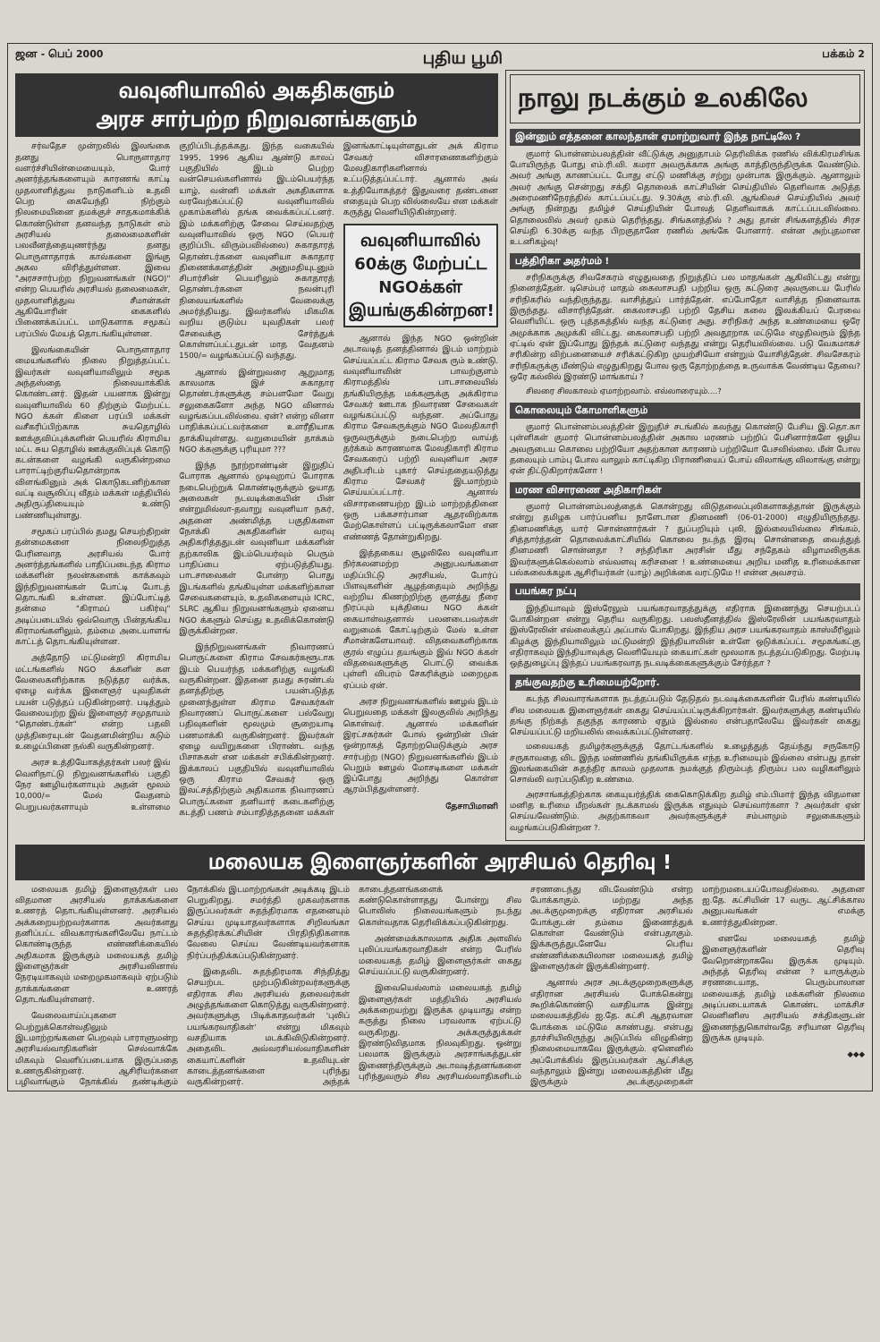ஜன - பெப் 2000 புதிய பூமி பக்கம் 2
வவுனியாவில் அகதிகளும்
அரச சார்பற்ற நிறுவனங்களும்
சர்வதேச முன்றலில் இலங்கை தனது பொருளாதார வளர்ச்சியின்மையையும், போர் அனர்த்தங்களையும் காரணங் காட்டி முதலாளித்துவ நாடுகளிடம் உதவி பெற கையேந்தி நிற்கும் நிலமையினை தமக்குச் சாதகமாக்கிக் கொண்டுள்ள தனவந்த நாடுகள் எம் அரசியல் தலைமைகளின் பலவீனத்தையுணர்ந்து தனது பொருளாதாரக் கால்களை இங்கு அகல விரித்துள்ளன. இவை "அரசசார்பற்ற நிறுவனங்கள் (NGO)" என்ற பெயரில் அரசியல் தலைமைகள், முதலாளித்துவ சீமான்கள் ஆகியோரின் கைகளில் பிணைக்கப்பட்ட மாடுகளாக சமூகப் பரப்பில் மேயத் தொடங்கியுள்ளன.
இலங்கையின் பொருளாதார மையங்களில் நிலை நிறுத்தப்பட்ட இவர்கள் வவுனியாவிலும் சமூக அந்தஸ்தை நிலையாக்கிக் கொண்டனர். இதன் பயனாக இன்று வவுனியாவில் 60 திற்கும் மேற்பட்ட NGO க்கள் கிளை பரப்பி மக்கள் வசீகரிப்பிற்காக சுயதொழில் ஊக்குவிப்புக்களின் பெயரில் கிராமிய மட்ட சுய தொழில் ஊக்குவிப்புக் கொடு கடன்களை வழங்கி வருகின்றமை பாராட்டிற்குரியதொன்றாக விளங்கினும் அக் கொடுகடனிற்கான வட்டி வசூலிப்பு வீதம் மக்கள் மத்தியில் அதிருப்தியையும் உண்டு பண்ணியுள்ளது.
சமூகப் பரப்பில் தமது செயற்திறன் தன்மைகளை நிலைநிறுத்த பேரினவாத அரசியல் போர் அனர்த்தங்களில் பாதிப்படைந்த கிராம மக்களின் நலன்களைக் காக்கவும் இந்நிறுவனங்கள் போட்டி போடத் தொடங்கி உள்ளன. இப்போட்டித் தன்மை "கிராமப் பகிர்வு" அடிப்படையில் ஒவ்வொரு பின்தங்கிய கிராமங்களிலும், தம்மை அடையாளங் காட்டத் தொடங்கியுள்ளன.
அத்தோடு மட்டுமன்றி கிராமிய மட்டங்களில் NGO க்களின் கள வேலைகளிற்காக நடுத்தர வர்க்க, ஏழை வர்க்க இளைஞர் யுவதிகள் பயன் படுத்தப் படுகின்றனர். படித்தும் வேலையற்ற இவ் இளைஞர் சமுதாயம் "தொண்டர்கள்" என்ற பதவி முத்திரையுடன் வேதனமின்றிய கடும் உழைப்பினை நல்கி வருகின்றனர்.
அரச உத்தியோகத்தர்கள் பலர் இவ் வெளிநாட்டு நிறுவனங்களில் பகுதி நேர ஊழியர்களாயும் அதன் மூலம் 10,000/= மேல் வேதனம் பெறுபவர்களாயும் உள்ளமை குறிப்பிடத்தக்கது. இந்த வகையில் 1995, 1996 ஆகிய ஆண்டு காலப் பகுதியில் இடம் பெற்ற வன்செயல்களினால் இடம்பெயர்ந்த யாழ், வன்னி மக்கள் அகதிகளாக வரவேற்கப்பட்டு வவுனியாவில் முகாம்களில் தங்க வைக்கப்பட்டனர். இம் மக்களிற்கு சேவை செய்வதற்கு வவுனியாவில் ஒரு NGO (பெயர் குறிப்பிட விரும்பவில்லை) சுகாதாரத் தொண்டர்களை வவுனியா சுகாதார திணைக்களத்தின் அனுமதியுடனும் சிபார்சின் பெயரிலும் சுகாதாரத் தொண்டர்களை நலன்புரி நிலையங்களில் வேலைக்கு அமர்த்தியது. இவர்களில் மிகமிக வறிய குடும்ப யுவதிகள் பலர் சேவைக்கு சேர்த்துக் கொள்ளப்பட்டதுடன் மாத வேதனம் 1500/= வழங்கப்பட்டு வந்தது.
ஆனால் இன்றுவரை ஆறுமாத காலமாக இச் சுகாதார தொண்டர்களுக்கு சம்பளமோ வேறு சலுகைகளோ அந்த NGO வினால் வழங்கப்படவில்லை. ஏன்? என்ற வினா பாதிக்கப்பட்டவர்களை உளரீதியாக தாக்கியுள்ளது. வறுமையின் தாக்கம் NGO க்களுக்கு புரியுமா ???
இந்த நூற்றாண்டின் இறுதிப் போராக ஆனால் முடிவுறாப் போராக நடைபெற்றுக் கொண்டிருக்கும் ஓயாத அலைகள் நடவடிக்கையின் பின் என்றுமில்லா-தவாறு வவுனியா நகர், அதனை அண்மித்த பகுதிகளை நோக்கி அகதிகளின் வரவு அதிகரித்ததுடன் வவுனியா மக்களின் தற்காலிக இடம்பெயர்வும் பெரும் பாதிப்பை ஏற்படுத்தியது. பாடசாலைகள் போன்ற பொது இடங்களில் தங்கியுள்ள மக்களிற்கான சேவைகளையும், உதவிகளையும் ICRC, SLRC ஆகிய நிறுவனங்களும் ஏனைய NGO க்களும் செய்து உதவிக்கொண்டு இருக்கின்றன.
இந்நிறுவனங்கள் நிவாரணப் பொருட்களை கிராம சேவகர்களூடாக இடம் பெயர்ந்த மக்களிற்கு வழங்கி வருகின்றன. இதனை தமது சுரண்டல் தனத்திற்கு பயன்படுத்த முனைந்துள்ள கிராம சேவகர்கள் நிவாரணப் பொருட்களை பல்வேறு பதிவுகளின் மூலமும் சூறையாடி பணமாக்கி வருகின்றனர். இவர்கள் ஏழை வயிறுகளை பிராண்ட வந்த பிசாசுகள் என மக்கள் சபிக்கின்றனர். இக்காலப் பகுதியில் வவுனியாவில் ஒரு கிராம சேவகர் ஒரு இலட்சத்திற்கும் அதிகமாக நிவாரணப் பொருட்களை தனியார் கடைகளிற்கு கடத்தி பணம் சம்பாதித்ததனை மக்கள் இனங்காட்டியுள்ளதுடன் அக் கிராம சேவகர் விசாரணைகளிற்கும் மேலதிகாரிகளினால் உட்படுத்தப்பட்டார். ஆனால் அவ் உத்தியோகத்தர் இதுவரை தண்டனை எதையும் பெற வில்லையே என மக்கள் கருத்து வெளியிடுகின்றனர்.
வவுனியாவில் 60க்கு மேற்பட்ட
NGOக்கள் இயங்குகின்றன!
ஆனால் இந்த NGO ஒன்றின் அடாவடித் தனத்தினால் இடம் மாற்றம் செய்யப்பட்ட கிராம சேவக ரும் உண்டு. வவுனியாவின் பாவற்குளம் கிராமத்தில் பாடசாலையில் தங்கியிருந்த மக்களுக்கு அக்கிராம சேவகர் ஊடாக நிவாரண சேவைகள் வழங்கப்பட்டு வந்தன. அப்போது கிராம சேவகருக்கும் NGO மேலதிகாரி ஒருவருக்கும் நடைபெற்ற வாய்த் தர்க்கம் காரணமாக மேலதிகாரி கிராம சேவகரைப் பற்றி வவுனியா அரச அதிபரிடம் புகார் செய்ததையடுத்து கிராம சேவகர் இடமாற்றம் செய்யப்பட்டார். ஆனால் விசாரணையற்ற இடம் மாற்றத்தினை ஒரு பக்கசார்பான ஆதரவிற்காக மேற்கொள்ளப் பட்டிருக்கலாமோ என எண்ணத் தோன்றுகிறது.
இத்தகைய சூழலிலே வவுனியா நிர்கலனமற்ற அனுபவங்களை மதிப்பிட்டு அரசியல், போர்ப் பிளவுகளின் ஆழத்தையும் அறிந்து வற்றிய கிணற்றிற்கு குளத்து நீரை நிரப்பும் யுக்தியை NGO க்கள் கையாள்வதனால் பலனடைபவர்கள் வறுமைக் கோட்டிற்கும் மேல் உள்ள சீமான்களேயாவர். விதவைகளிற்காக குரல் எழுப்ப தயங்கும் இவ் NGO க்கள் விதவைகளுக்கு பொட்டு வைக்க புள்ளி விபரம் சேகரிக்கும் மறைமுக ஏப்பம் ஏன்.
அரச நிறுவனங்களில் ஊழல் இடம் பெறுவதை மக்கள் இலகுவில் அறிந்து கொள்வர். ஆனால் மக்களின் இரட்சகர்கள் போல் ஒன்றின் பின் ஒன்றாகத் தோற்றமெடுக்கும் அரச சார்பற்ற (NGO) நிறுவனங்களில் இடம் பெறும் ஊழல் மோசடிகளை மக்கள் இப்போது அறிந்து கொள்ள ஆரம்பித்துள்ளனர்.
தேசாபிமானி
நாலு நடக்கும் உலகிலே
இன்னும் எத்தனை காலந்தான் ஏமாற்றுவார் இந்த நாட்டிலே ?
குமார் பொன்னம்பலத்தின் வீட்டுக்கு அனுதாபம் தெரிவிக்க ரணில் விக்கிரமசிங்க போயிருந்த போது எம்.ரி.வி. கமரா அவருக்காக அங்கு காத்திருந்திருக்க வேண்டும். அவர் அங்கு காணப்பட்ட போது எட்டு மணிக்கு சற்று முன்பாக இருக்கும். ஆனாலும் அவர் அங்கு சென்றது சக்தி தொலைக் காட்சியின் செய்தியில் தெளிவாக அடுத்த அரைமணிநேரத்தில் காட்டப்பட்டது. 9.30க்கு எம்.ரி.வி. ஆங்கிலச் செய்தியில் அவர் அங்கு நின்றது தமிழ்ச் செய்தியின் போலத் தெளிவாகக் காட்டப்படவில்லை. தொலைவில் அவர் முகம் தெரிந்தது. சிங்களத்தில் ? அது தான் சிங்களத்தில் சிரச செய்தி 6.30க்கு வந்த பிறகுதானே ரணில் அங்கே போனார். என்ன அற்புதமான உடனிகழ்வு!
பத்திரிகா அதர்மம் !
சரிநிகருக்கு சிவசேகரம் எழுதுவதை நிறுத்திப் பல மாதங்கள் ஆகிவிட்டது என்று நினைத்தேன். டிசெம்பர் மாதம் கைலாசபதி பற்றிய ஒரு கட்டுரை அவருடைய பேரில் சரிநிகரில் வந்திருந்தது. வாசித்துப் பார்த்தேன். எப்போதோ வாசித்த நினைவாக இருந்தது. விசாரித்தேன். கைலாசபதி பற்றி தேசிய கலை இலக்கியப் பேரவை வெளியிட்ட ஒரு புத்தகத்தில் வந்த கட்டுரை அது. சரிநிகர் அந்த உண்மையை ஒரே அமுக்காக அமுக்கி விட்டது. கைலாசபதி பற்றி அவதூறாக மட்டுமே எழுதிவரும் இந்த ஏட்டில் ஏன் இப்போது இந்தக் கட்டுரை வந்தது என்று தெரியவில்லை. படு வேகமாகச் சரிகின்ற விற்பனையைச் சரிக்கட்டுகிற முயற்சியோ என்றும் யோசித்தேன். சிவசேகரம் சரிநிகருக்கு மீண்டும் எழுதுகிறது போல ஒரு தோற்றத்தை உருவாக்க வேண்டிய தேவை? ஒரே கல்லில் இரண்டு மாங்காய் ?
சிலரை சிலகாலம் ஏமாற்றலாம். எல்லாரையும்....?
கொலையும் கோமாளிகளும்
குமார் பொன்னம்பலத்தின் இறுதிச் சடங்கில் கலந்து கொண்டு பேசிய இ.தொ.கா புள்ளிகள் குமார் பொன்னம்பலத்தின் அகால மரணம் பற்றிப் பேசினார்களே ஒழிய அவருடைய கொலை பற்றியோ அதற்கான காரணம் பற்றியோ பேசவில்லை. மீன் போல தலையும் பாம்பு போல வாலும் காட்டிகிற பிராணியைப் போய் விலாங்கு விலாங்கு என்று ஏன் திட்டுகிறார்களோ !
மரண விசாரணை அதிகாரிகள்
குமார் பொன்னம்பலத்தைக் கொன்றது விடுதலைப்புலிகளாகத்தான் இருக்கும் என்று தமிழக பார்ப்பனிய நாளேடான தினமணி (06-01-2000) எழுதியிருந்தது. தினமணிக்கு யார் சொன்னார்கள் ? துப்பறியும் புலி, இல்லையில்லை சிங்கம், சித்தார்த்தன் தொலைக்காட்சியில் கொலை நடந்த இரவு சொன்னதை வைத்துத் தினமணி சொன்னதா ? சந்திரிகா அரசின் மீது சந்தேகம் விழாமலிருக்க இவர்களுக்கெல்லாம் எவ்வளவு கரிசனை ! உண்மையை அறிய மனித உரிமைக்கான பல்கலைக்கழக ஆசிரியர்கள் (யாழ்) அறிக்கை வரட்டுமே !! என்ன அவசரம்.
பயங்கர நட்பு
இந்தியாவும் இஸ்ரேலும் பயங்கரவாதத்துக்கு எதிராக இணைந்து செயற்படப் போகின்றன என்று தெரிய வருகிறது. பலஸ்தீனத்தில் இஸ்ரேலின் பயங்கரவாதம் இஸ்ரேலின் எல்லைக்குப் அப்பால் போகிறது. இந்திய அரச பயங்கரவாதம் காஸ்மீரிலும் கிழக்கு இந்தியாவிலும் மட்டுமன்றி இந்தியாவின் உள்ளே ஒடுக்கப்பட்ட சமூகங்கட்கு எதிராகவும் இந்தியாவுக்கு வெளியேயும் கையாட்கள் மூலமாக நடத்தப்படுகிறது. மேற்படி ஒத்துழைப்பு இந்தப் பயங்கரவாத நடவடிக்கைகளுக்கும் சேர்த்தா ?
தங்குவதற்கு உரிமையற்றோர்.
கடந்த சிலவாரங்களாக நடத்தப்படும் தேடுதல் நடவடிக்கைகளின் பேரில் கண்டியில் சில மலையக இளைஞர்கள் கைது செய்யப்பட்டிருக்கிறார்கள். இவர்களுக்கு கண்டியில் தங்கு நிற்கத் தகுந்த காரணம் ஏதும் இல்லை என்பதாலேயே இவர்கள் கைது செய்யப்பட்டு மறியலில் வைக்கப்பட்டுள்ளனர்.
மலையகத் தமிழர்களுக்குத் தோட்டங்களில் உழைத்துத் தேய்ந்து சருகோடு சருகாவதை விட இந்த மண்ணில் தங்கியிருக்க எந்த உரிமையும் இல்லை என்பது தான் இலங்கையின் சுதந்திர காலம் முதலாக நமக்குத் திரும்பத் திரும்ப பல வழிகளிலும் சொல்லி வரப்படுகிற உண்மை.
அரசாங்கத்திற்காக கையுயர்த்திக் கைகொடுக்கிற தமிழ் எம்.பிமார் இந்த விதமான மனித உரிமை மீறல்கள் நடக்காமல் இருக்க எதுவும் செய்வார்களா ? அவர்கள் ஏன் செய்யவேண்டும். அதற்காகவா அவர்களுக்குச் சம்பளமும் சலுகைகளும் வழங்கப்படுகின்றன ?.
மலையக இளைஞர்களின் அரசியல் தெரிவு !
மலையக தமிழ் இளைஞர்கள் பல விதமான அரசியல் தாக்கங்களை உணரத் தொடங்கியுள்ளனர். அரசியல் அக்கறையற்றவர்களாக அவர்களது தனிப்பட்ட விவகாரங்களிலேயே நாட்டம் கொண்டிருந்த எண்ணிக்கையில் அதிகமாக இருக்கும் மலையகத் தமிழ் இளைஞர்கள் அரசியலினால் நேரடியாகவும் மறைமுகமாகவும் ஏற்படும் தாக்கங்களை உணரத் தொடங்கியுள்ளனர்.
வேலைவாய்ப்புகளை பெற்றுக்கொள்வதிலும் இடமாற்றங்களை பெறவும் பாராளுமன்ற அரசியல்வாதிகளின் செல்வாக்கே மிகவும் வெளிப்படையாக இருப்பதை உணருகின்றனர். ஆசிரியர்களை பழிவாங்கும் நோக்கில் தண்டிக்கும் நோக்கில் இடமாற்றங்கள் அடிக்கடி இடம் பெறுகிறது. சமர்த்தி முகவர்களாக இருப்பவர்கள் சுதந்திரமாக எதனையும் செய்ய முடியாதவர்களாக சிறிலங்கா சுதந்திரக்கட்சியின் பிரதிநிதிகளாக வேலை செய்ய வேண்டியவர்களாக நிர்ப்பந்திக்கப்படுகின்றனர்.
இதைவிட சுதந்திரமாக சிந்தித்து செயற்பட முற்படுகின்றவர்களுக்கு எதிராக சில அரசியல் தலைவர்கள் அழுத்தங்களை கொடுத்து வருகின்றனர். அவர்களுக்கு பிடிக்காதவர்கள் 'புலிப் பயங்கரவாதிகள்' என்று மிகவும் வசதியாக மடக்கிவிடுகின்றனர். அதைவிட அவ்வரசியல்வாதிகளின் கையாட்களின் உதவியுடன் காடைத்தனங்களை புரிந்து வருகின்றனர். அந்தக் காடைத்தனங்களைக் கண்டுகொள்ளாதது போன்று சில பொலிஸ் நிலையங்களும் நடந்து கொள்வதாக தெரிவிக்கப்படுகின்றது.
அண்மைக்காலமாக அதிக அளவில் புலிப்பயங்கரவாதிகள் என்ற பேரில் மலையகத் தமிழ் இளைஞர்கள் கைது செய்யப்பட்டு வருகின்றனர்.
இவையெல்லாம் மலையகத் தமிழ் இளைஞர்கள் மத்தியில் அரசியல் அக்கறையற்று இருக்க முடியாது என்ற கருத்து நிலை பரவலாக ஏற்பட்டு வருகிறது. அக்கருத்துக்கள் இரண்டுவிதமாக நிலவுகிறது. ஒன்று பலமாக இருக்கும் அரசாங்கத்துடன் இணைந்திருக்கும் அடாவடித்தனங்களை புரிந்துவரும் சில அரசியல்வாதிகளிடம் சரணடைந்து விடவேண்டும் என்ற போக்காகும். மற்றது அந்த அடக்குமுறைக்கு எதிரான அரசியல் போக்குடன் தம்மை இணைத்துக் கொள்ள வேண்டும் என்பதாகும். இக்கருத்துடனேயே பெரிய எண்ணிக்கையிலான மலையகத் தமிழ் இளைஞர்கள் இருக்கின்றனர்.
ஆனால் அரச அடக்குமுறைகளுக்கு எதிரான அரசியல் போக்கென்று கூறிக்கொண்டு வசதியாக இன்று மலையகத்தில் ஐ.தே. கட்சி ஆதரவான போக்கை மட்டுமே காண்பது. என்பது தாச்சியிலிருந்து அடுப்பில் விழுகின்ற நிலைமையாகவே இருக்கும். ஏனெனில் அப்போக்கில் இருப்பவர்கள் ஆட்சிக்கு வந்தாலும் இன்று மலையகத்தின் மீது இருக்கும் அடக்குமுறைகள் மாற்றமடையப்போவதில்லை. அதனை ஐ.தே. கட்சியின் 17 வருட ஆட்சிக்கால அனுபவங்கள் எமக்கு உணர்த்துகின்றன.
எனவே மலையகத் தமிழ் இளைஞர்களின் தெரிவு வேறொன்றாகவே இருக்க முடியும். அந்தத் தெரிவு என்ன ? யாருக்கும் சரணடையாத, பெரும்பாலான மலையகத் தமிழ் மக்களின் நிலமை அடிப்படையாகக் கொண்ட மாக்சிச லெனினிஸ அரசியல் சக்திகளுடன் இணைந்துகொள்வதே சரியான தெரிவு இருக்க முடியும்.
◆◆◆